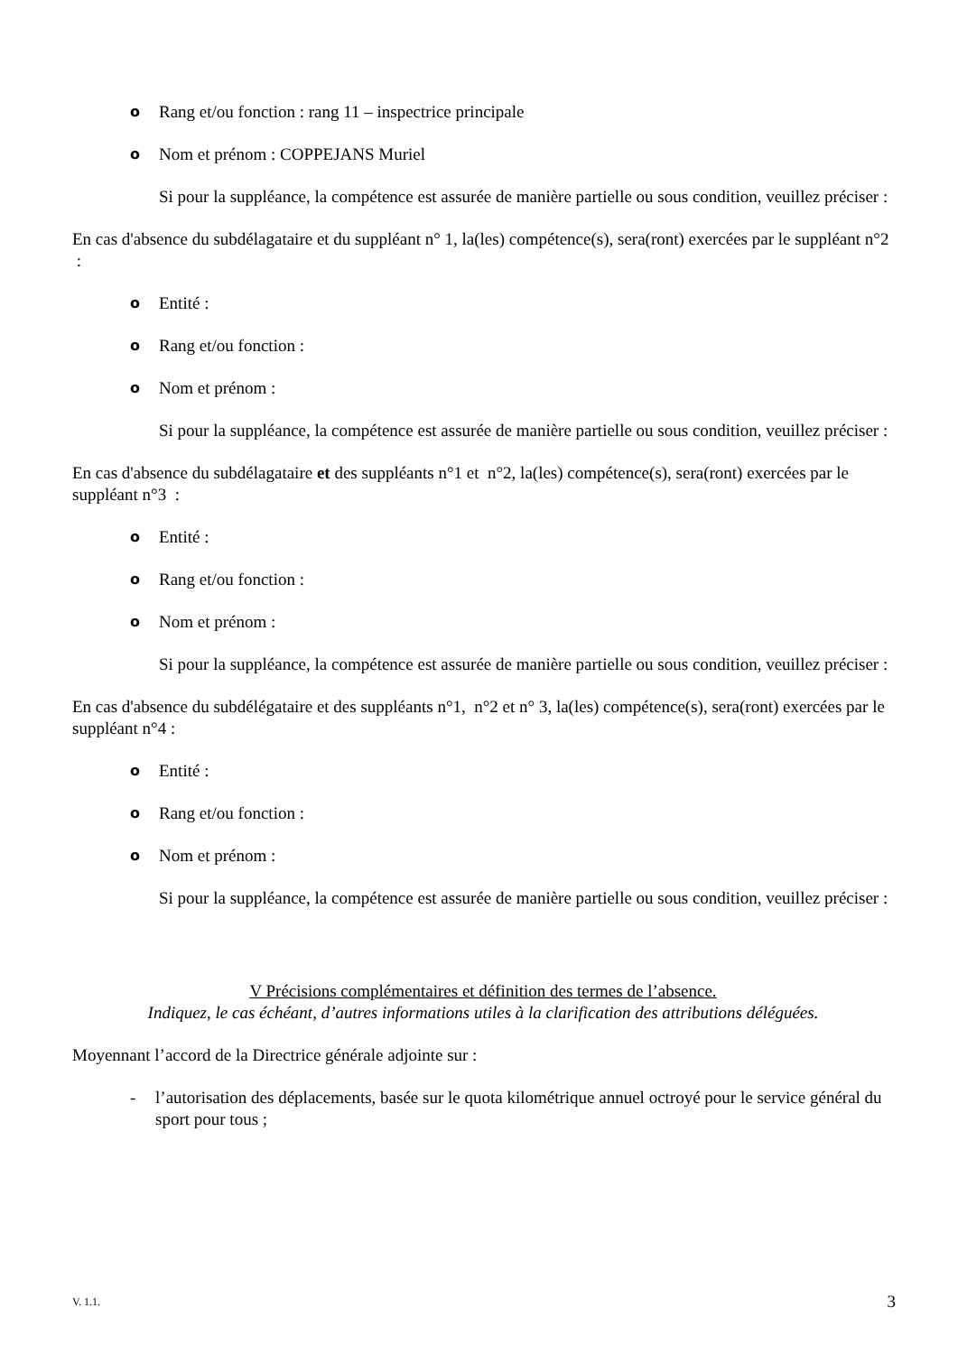o Rang et/ou fonction : rang 11 – inspectrice principale
o Nom et prénom : COPPEJANS Muriel
Si pour la suppléance, la compétence est assurée de manière partielle ou sous condition, veuillez préciser :
En cas d'absence du subdélagataire et du suppléant n° 1, la(les) compétence(s), sera(ront) exercées par le suppléant n°2 :
o Entité :
o Rang et/ou fonction :
o Nom et prénom :
Si pour la suppléance, la compétence est assurée de manière partielle ou sous condition, veuillez préciser :
En cas d'absence du subdélagataire et des suppléants n°1 et n°2, la(les) compétence(s), sera(ront) exercées par le suppléant n°3 :
o Entité :
o Rang et/ou fonction :
o Nom et prénom :
Si pour la suppléance, la compétence est assurée de manière partielle ou sous condition, veuillez préciser :
En cas d'absence du subdélégataire et des suppléants n°1, n°2 et n° 3, la(les) compétence(s), sera(ront) exercées par le suppléant n°4 :
o Entité :
o Rang et/ou fonction :
o Nom et prénom :
Si pour la suppléance, la compétence est assurée de manière partielle ou sous condition, veuillez préciser :
V Précisions complémentaires et définition des termes de l’absence.
Indiquez, le cas échéant, d’autres informations utiles à la clarification des attributions déléguées.
Moyennant l’accord de la Directrice générale adjointe sur :
- l’autorisation des déplacements, basée sur le quota kilométrique annuel octroyé pour le service général du sport pour tous ;
V. 1.1. 3